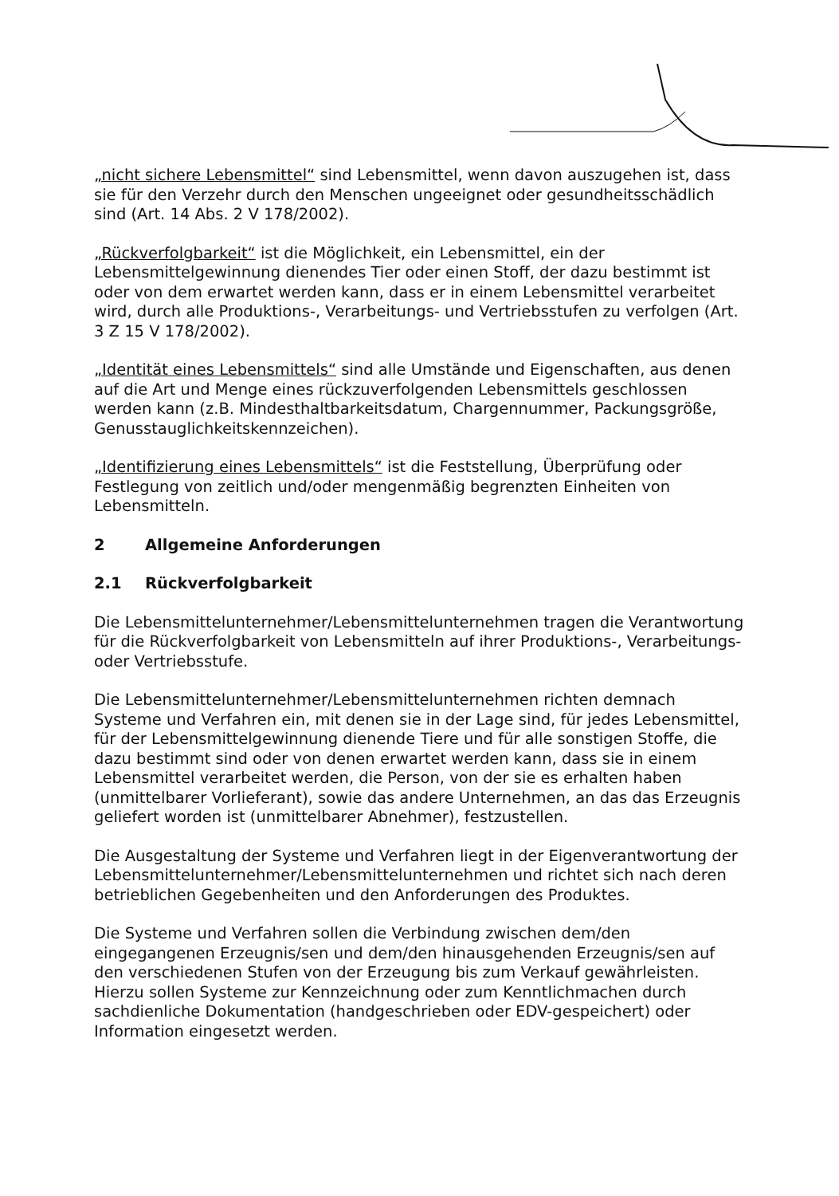„nicht sichere Lebensmittel“ sind Lebensmittel, wenn davon auszugehen ist, dass sie für den Verzehr durch den Menschen ungeeignet oder gesundheitsschädlich sind (Art. 14 Abs. 2 V 178/2002).
„Rückverfolgbarkeit“ ist die Möglichkeit, ein Lebensmittel, ein der Lebensmittelgewinnung dienendes Tier oder einen Stoff, der dazu bestimmt ist oder von dem erwartet werden kann, dass er in einem Lebensmittel verarbeitet wird, durch alle Produktions-, Verarbeitungs- und Vertriebsstufen zu verfolgen (Art. 3 Z 15 V 178/2002).
„Identität eines Lebensmittels“ sind alle Umstände und Eigenschaften, aus denen auf die Art und Menge eines rückzuverfolgenden Lebensmittels geschlossen werden kann (z.B. Mindesthaltbarkeitsdatum, Chargennummer, Packungsgröße, Genusstauglichkeitskennzeichen).
„Identifizierung eines Lebensmittels“ ist die Feststellung, Überprüfung oder Festlegung von zeitlich und/oder mengenmäßig begrenzten Einheiten von Lebensmitteln.
2 Allgemeine Anforderungen
2.1 Rückverfolgbarkeit
Die Lebensmittelunternehmer/Lebensmittelunternehmen tragen die Verantwortung für die Rückverfolgbarkeit von Lebensmitteln auf ihrer Produktions-, Verarbeitungs- oder Vertriebsstufe.
Die Lebensmittelunternehmer/Lebensmittelunternehmen richten demnach Systeme und Verfahren ein, mit denen sie in der Lage sind, für jedes Lebensmittel, für der Lebensmittelgewinnung dienende Tiere und für alle sonstigen Stoffe, die dazu bestimmt sind oder von denen erwartet werden kann, dass sie in einem Lebensmittel verarbeitet werden, die Person, von der sie es erhalten haben (unmittelbarer Vorlieferant), sowie das andere Unternehmen, an das das Erzeugnis geliefert worden ist (unmittelbarer Abnehmer), festzustellen.
Die Ausgestaltung der Systeme und Verfahren liegt in der Eigenverantwortung der Lebensmittelunternehmer/Lebensmittelunternehmen und richtet sich nach deren betrieblichen Gegebenheiten und den Anforderungen des Produktes.
Die Systeme und Verfahren sollen die Verbindung zwischen dem/den eingegangenen Erzeugnis/sen und dem/den hinausgehenden Erzeugnis/sen auf den verschiedenen Stufen von der Erzeugung bis zum Verkauf gewährleisten. Hierzu sollen Systeme zur Kennzeichnung oder zum Kenntlichmachen durch sachdienliche Dokumentation (handgeschrieben oder EDV-gespeichert) oder Information eingesetzt werden.